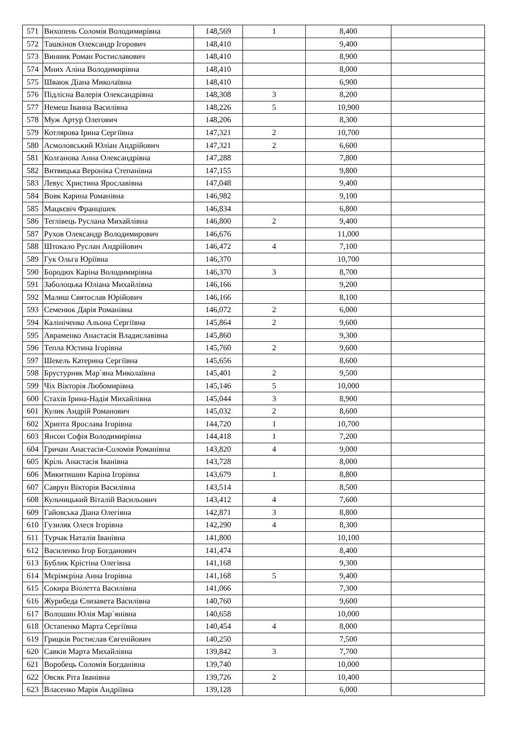| 571 | Вихопень Соломія Володимирівна | 148,569 | 1 | 8,400 | |
| 572 | Ташкінов Олександр Ігорович | 148,410 | | 9,400 | |
| 573 | Винник Роман Ростиславович | 148,410 | | 8,900 | |
| 574 | Мних Аліна Володимирівна | 148,410 | | 8,000 | |
| 575 | Шваюк Діана Миколаївна | 148,410 | | 6,900 | |
| 576 | Підлісна Валерія Олександрівна | 148,308 | 3 | 8,200 | |
| 577 | Немеш Іванна Василівна | 148,226 | 5 | 10,900 | |
| 578 | Муж Артур Олегович | 148,206 | | 8,300 | |
| 579 | Котлярова Ірина Сергіївна | 147,321 | 2 | 10,700 | |
| 580 | Асмоловський Юліан Андрійович | 147,321 | 2 | 6,600 | |
| 581 | Колганова Анна Олександрівна | 147,288 | | 7,800 | |
| 582 | Витвицька Вероніка Степанівна | 147,155 | | 9,800 | |
| 583 | Левус Христина Ярославівна | 147,048 | | 9,400 | |
| 584 | Вовк Карина Романівна | 146,982 | | 9,100 | |
| 585 | Мацкєвіч Францішек | 146,834 | | 6,800 | |
| 586 | Теглівець Руслана Михайлівна | 146,800 | 2 | 9,400 | |
| 587 | Рухов Олександр Володимирович | 146,676 | | 11,000 | |
| 588 | Штокало Руслан Андрійович | 146,472 | 4 | 7,100 | |
| 589 | Гук Ольга Юріївна | 146,370 | | 10,700 | |
| 590 | Бородюх Каріна Володимирівна | 146,370 | 3 | 8,700 | |
| 591 | Заболоцька Юліана Михайлівна | 146,166 | | 9,200 | |
| 592 | Малиш Святослав Юрійович | 146,166 | | 8,100 | |
| 593 | Семенюк Дарія Романівна | 146,072 | 2 | 6,000 | |
| 594 | Калініченко Альона Сергіївна | 145,864 | 2 | 9,600 | |
| 595 | Авраменко Анастасія Владиславівна | 145,860 | | 9,300 | |
| 596 | Тепла Юстина Ігорівна | 145,760 | 2 | 9,600 | |
| 597 | Шекель Катерина Сергіївна | 145,656 | | 8,600 | |
| 598 | Брустурняк Мар`яна Миколаївна | 145,401 | 2 | 9,500 | |
| 599 | Чіх Вікторія Любомирівна | 145,146 | 5 | 10,000 | |
| 600 | Стахів Ірина-Надія Михайлівна | 145,044 | 3 | 8,900 | |
| 601 | Кулик Андрій Романович | 145,032 | 2 | 8,600 | |
| 602 | Хрипта Ярослава Ігорівна | 144,720 | 1 | 10,700 | |
| 603 | Янсон Софія Володимирівна | 144,418 | 1 | 7,200 | |
| 604 | Гричан Анастасія-Соломія Романівна | 143,820 | 4 | 9,000 | |
| 605 | Кріль Анастасія Іванівна | 143,728 | | 8,000 | |
| 606 | Микитишин Каріна Ігорівна | 143,679 | 1 | 8,800 | |
| 607 | Саврун Вікторія Василівна | 143,514 | | 8,500 | |
| 608 | Кульчицький Віталій Васильович | 143,412 | 4 | 7,600 | |
| 609 | Гайовська Діана Олегівна | 142,871 | 3 | 8,800 | |
| 610 | Гузиляк Олеся Ігорівна | 142,290 | 4 | 8,300 | |
| 611 | Турчак Наталія Іванівна | 141,800 | | 10,100 | |
| 612 | Василенко Ігор Богданович | 141,474 | | 8,400 | |
| 613 | Бублик Крістіна Олегівна | 141,168 | | 9,300 | |
| 614 | Мєрімєріна Анна Ігорівна | 141,168 | 5 | 9,400 | |
| 615 | Сокира Віолетта Василівна | 141,066 | | 7,300 | |
| 616 | Журибеда Єлизавета Василівна | 140,760 | | 9,600 | |
| 617 | Волошин Юлія Мар`янівна | 140,658 | | 10,000 | |
| 618 | Остапенко Марта Сергіївна | 140,454 | 4 | 8,000 | |
| 619 | Грицків Ростислав Євгенійович | 140,250 | | 7,500 | |
| 620 | Савків Марта Михайлівна | 139,842 | 3 | 7,700 | |
| 621 | Воробець Соломія Богданівна | 139,740 | | 10,000 | |
| 622 | Овсяк Ріта Іванівна | 139,726 | 2 | 10,400 | |
| 623 | Власенко Марія Андріївна | 139,128 | | 6,000 | |